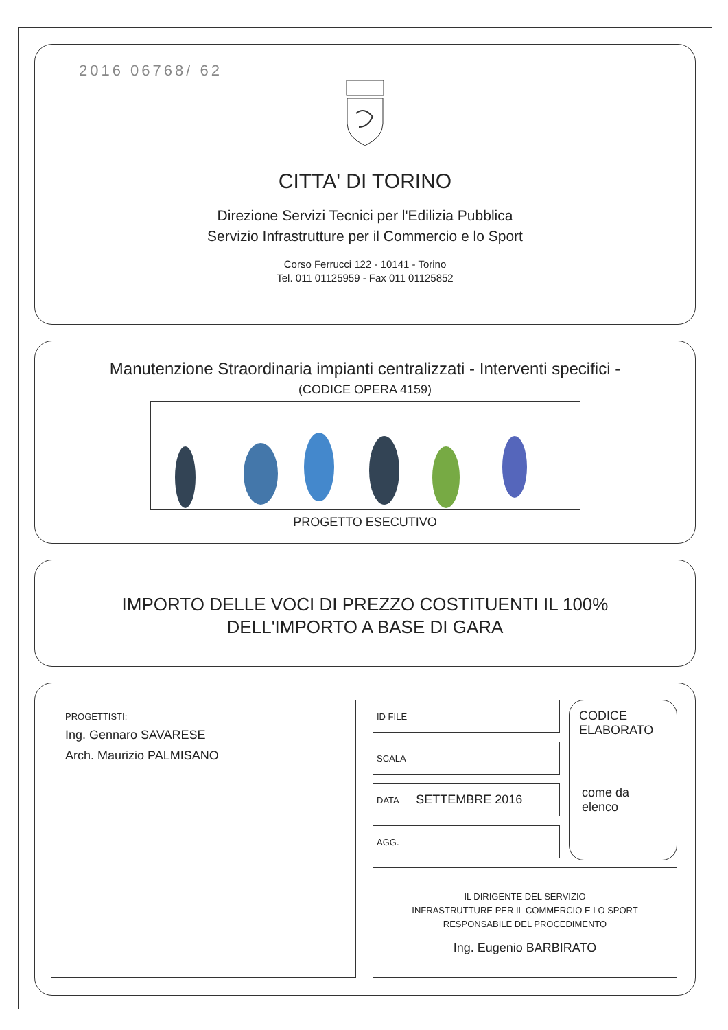2016 06768/ 62
CITTA' DI TORINO
Direzione Servizi Tecnici per l'Edilizia Pubblica
Servizio Infrastrutture per il Commercio e lo Sport
Corso Ferrucci 122 - 10141 - Torino
Tel. 011 01125959 - Fax 011 01125852
Manutenzione Straordinaria impianti centralizzati - Interventi specifici -
(CODICE OPERA 4159)
PROGETTO ESECUTIVO
IMPORTO DELLE VOCI DI PREZZO COSTITUENTI IL 100%
DELL'IMPORTO A BASE DI GARA
PROGETTISTI:
Ing. Gennaro SAVARESE
Arch. Maurizio PALMISANO
ID FILE
SCALA
DATA SETTEMBRE 2016
AGG.
CODICE
ELABORATO
come da elenco
IL DIRIGENTE DEL SERVIZIO
INFRASTRUTTURE PER IL COMMERCIO E LO SPORT
RESPONSABILE DEL PROCEDIMENTO
Ing. Eugenio BARBIRATO